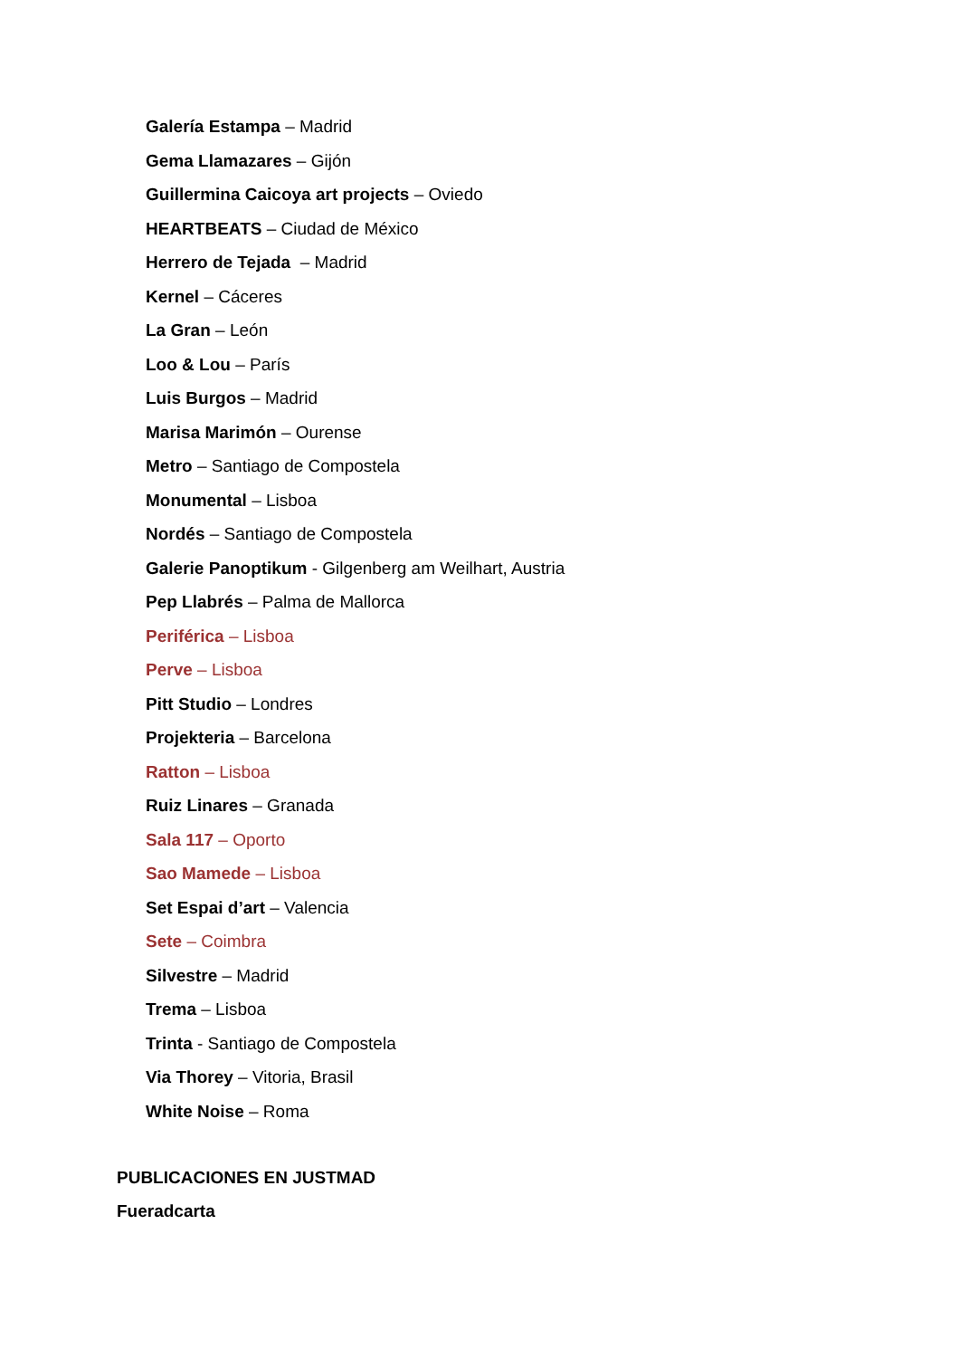Galería Estampa – Madrid
Gema Llamazares – Gijón
Guillermina Caicoya art projects – Oviedo
HEARTBEATS – Ciudad de México
Herrero de Tejada – Madrid
Kernel – Cáceres
La Gran – León
Loo & Lou – París
Luis Burgos – Madrid
Marisa Marimón – Ourense
Metro – Santiago de Compostela
Monumental – Lisboa
Nordés – Santiago de Compostela
Galerie Panoptikum - Gilgenberg am Weilhart, Austria
Pep Llabrés – Palma de Mallorca
Periférica – Lisboa
Perve – Lisboa
Pitt Studio – Londres
Projekteria – Barcelona
Ratton – Lisboa
Ruiz Linares – Granada
Sala 117 – Oporto
Sao Mamede – Lisboa
Set Espai d’art – Valencia
Sete – Coimbra
Silvestre – Madrid
Trema – Lisboa
Trinta - Santiago de Compostela
Via Thorey – Vitoria, Brasil
White Noise – Roma
PUBLICACIONES EN JUSTMAD
Fueradcarta